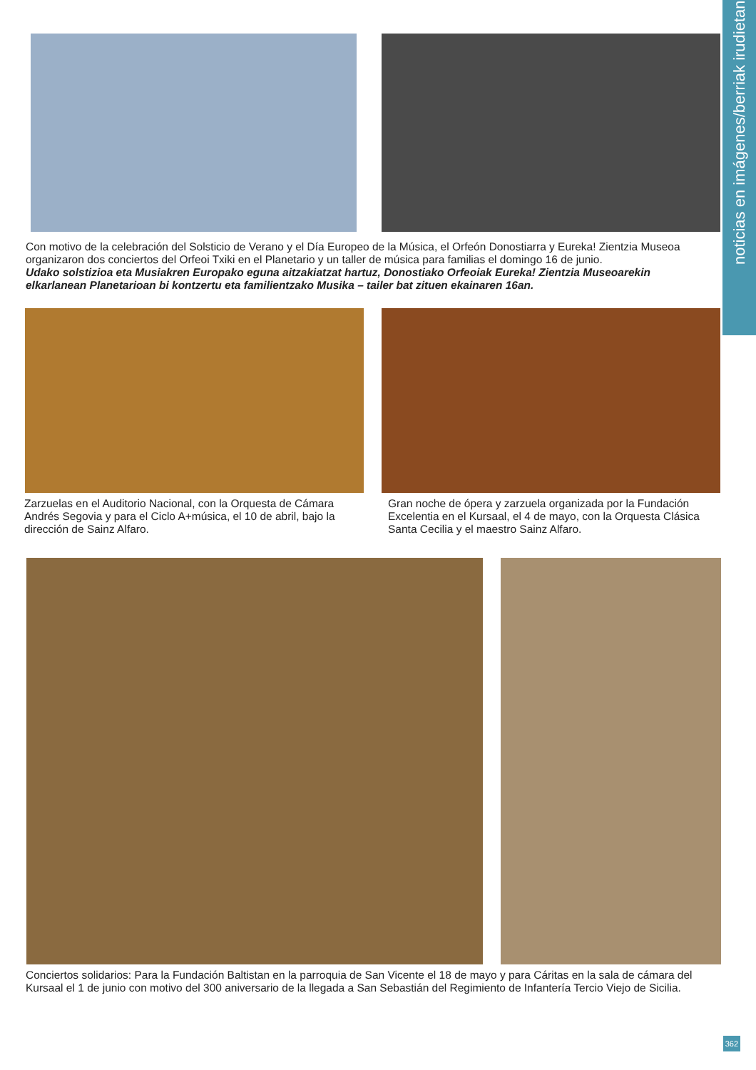noticias en imágenes/berriak irudietan
Con motivo de la celebración del Solsticio de Verano y el Día Europeo de la Música, el Orfeón Donostiarra y Eureka! Zientzia Museoa organizaron dos conciertos del Orfeoi Txiki en el Planetario y un taller de música para familias el domingo 16 de junio.
Udako solstizioa eta Musiakren Europako eguna aitzakiatzat hartuz, Donostiako Orfeoiak Eureka! Zientzia Museoarekin elkarlanean Planetarioan bi kontzertu eta familientzako Musika – tailer bat zituen ekainaren 16an.
Zarzuelas en el Auditorio Nacional, con la Orquesta de Cámara Andrés Segovia y para el Ciclo A+música, el 10 de abril, bajo la dirección de Sainz Alfaro.
Gran noche de ópera y zarzuela organizada por la Fundación Excelentia en el Kursaal, el 4 de mayo, con la Orquesta Clásica Santa Cecilia y el maestro Sainz Alfaro.
Conciertos solidarios: Para la Fundación Baltistan en la parroquia de San Vicente el 18 de mayo y para Cáritas en la sala de cámara del Kursaal el 1 de junio con motivo del 300 aniversario de la llegada a San Sebastián del Regimiento de Infantería Tercio Viejo de Sicilia.
362